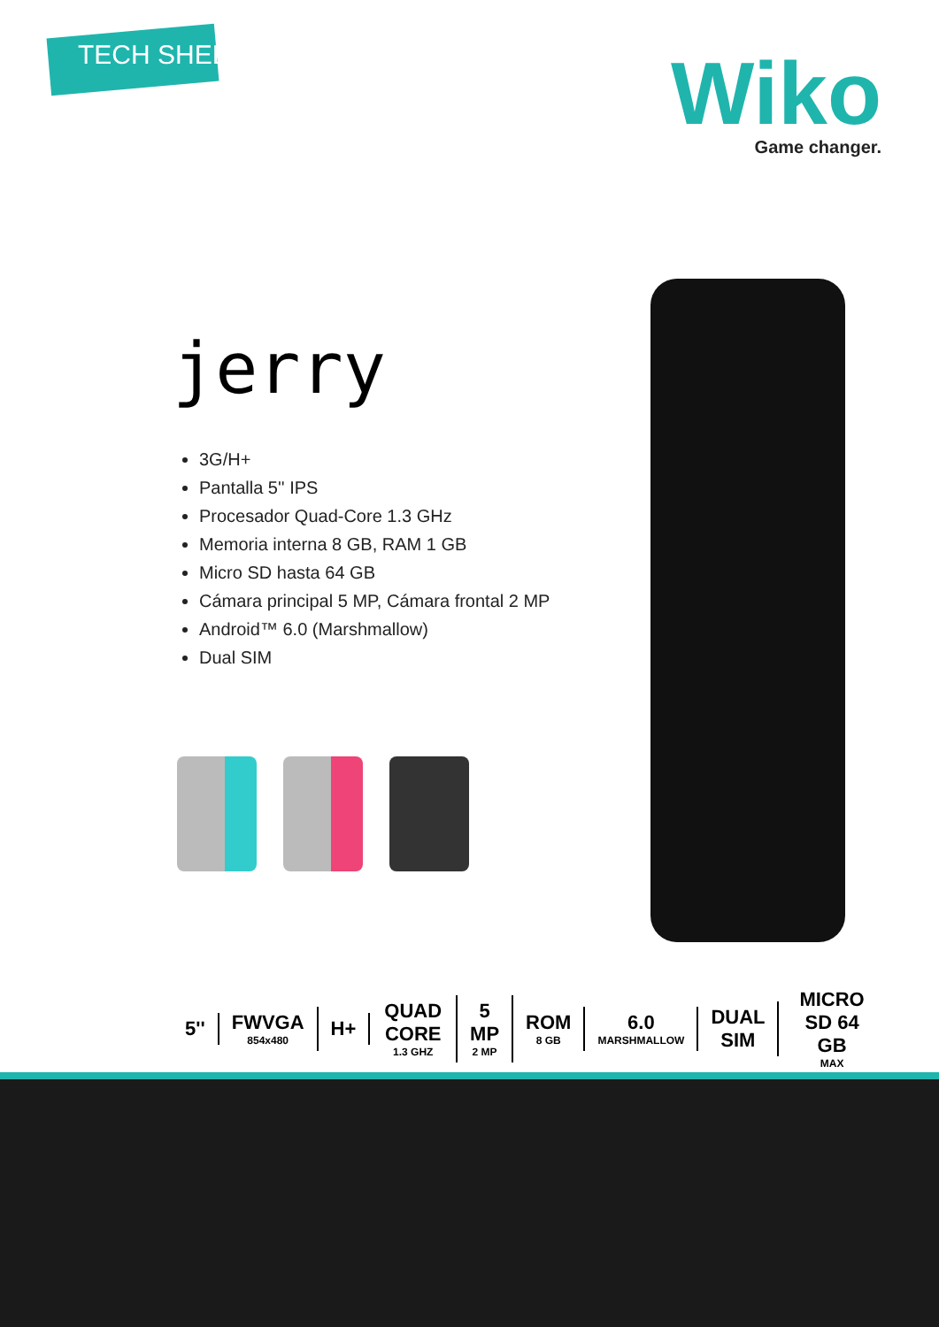TECH SHEET
Wiko
Game changer.
jerry
3G/H+
Pantalla 5'' IPS
Procesador Quad-Core 1.3 GHz
Memoria interna 8 GB, RAM 1 GB
Micro SD hasta 64 GB
Cámara principal 5 MP, Cámara frontal 2 MP
Android™ 6.0 (Marshmallow)
Dual SIM
5'' FWVGA
854x480
H+ QUAD CORE
1.3 GHZ
5 MP
2 MP
ROM
8 GB
6.0
MARSHMALLOW
DUAL SIM MICRO SD 64 GB
MAX